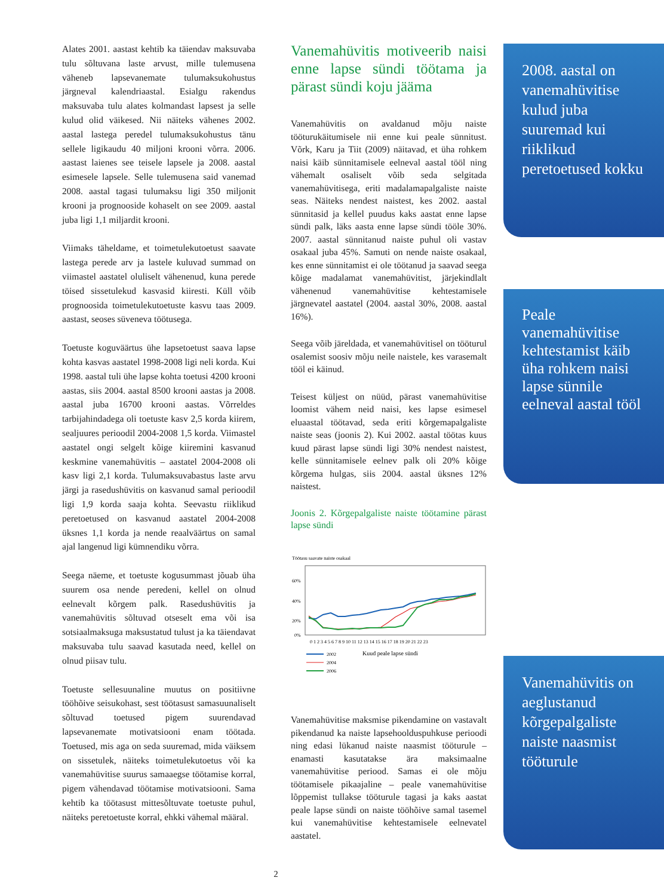Alates 2001. aastast kehtib ka täiendav maksuvaba tulu sõltuvana laste arvust, mille tulemusena väheneb lapsevanemate tulumaksukohustus järgneval kalendriaastal. Esialgu rakendus maksuvaba tulu alates kolmandast lapsest ja selle kulud olid väikesed. Nii näiteks vähenes 2002. aastal lastega peredel tulumaksukohustus tänu sellele ligikaudu 40 miljoni krooni võrra. 2006. aastast laienes see teisele lapsele ja 2008. aastal esimesele lapsele. Selle tulemusena said vanemad 2008. aastal tagasi tulumaksu ligi 350 miljonit krooni ja prognooside kohaselt on see 2009. aastal juba ligi 1,1 miljardit krooni.
Viimaks täheldame, et toimetulekutoetust saavate lastega perede arv ja lastele kuluvad summad on viimastel aastatel oluliselt vähenenud, kuna perede töised sissetulekud kasvasid kiiresti. Küll võib prognoosida toimetulekutoetuste kasvu taas 2009. aastast, seoses süveneva töötusega.
Toetuste koguväärtus ühe lapsetoetust saava lapse kohta kasvas aastatel 1998-2008 ligi neli korda. Kui 1998. aastal tuli ühe lapse kohta toetusi 4200 krooni aastas, siis 2004. aastal 8500 krooni aastas ja 2008. aastal juba 16700 krooni aastas. Võrreldes tarbijahindadega oli toetuste kasv 2,5 korda kiirem, sealjuures perioodil 2004-2008 1,5 korda. Viimastel aastatel ongi selgelt kõige kiiremini kasvanud keskmine vanemahüvitis – aastatel 2004-2008 oli kasv ligi 2,1 korda. Tulumaksuvabastus laste arvu järgi ja rasedushüvitis on kasvanud samal perioodil ligi 1,9 korda saaja kohta. Seevastu riiklikud peretoetused on kasvanud aastatel 2004-2008 üksnes 1,1 korda ja nende reaalväärtus on samal ajal langenud ligi kümnendiku võrra.
Seega näeme, et toetuste kogusummast jõuab üha suurem osa nende peredeni, kellel on olnud eelnevalt kõrgem palk. Rasedushüvitis ja vanemahüvitis sõltuvad otseselt ema või isa sotsiaalmaksuga maksustatud tulust ja ka täiendavat maksuvaba tulu saavad kasutada need, kellel on olnud piisav tulu.
Toetuste sellesuunaline muutus on positiivne tööhõive seisukohast, sest töötasust samasuunaliselt sõltuvad toetused pigem suurendavad lapsevanemate motivatsiooni enam töötada. Toetused, mis aga on seda suuremad, mida väiksem on sissetulek, näiteks toimetulekutoetus või ka vanemahüvitise suurus samaaegse töötamise korral, pigem vähendavad töötamise motivatsiooni. Sama kehtib ka töötasust mittesõltuvate toetuste puhul, näiteks peretoetuste korral, ehkki vähemal määral.
Vanemahüvitis motiveerib naisi enne lapse sündi töötama ja pärast sündi koju jääma
Vanemahüvitis on avaldanud mõju naiste tööturukäitumisele nii enne kui peale sünnitust. Võrk, Karu ja Tiit (2009) näitavad, et üha rohkem naisi käib sünnitamisele eelneval aastal tööl ning vähemalt osaliselt võib seda selgitada vanemahüvitisega, eriti madalamapalgaliste naiste seas. Näiteks nendest naistest, kes 2002. aastal sünnitasid ja kellel puudus kaks aastat enne lapse sündi palk, läks aasta enne lapse sündi tööle 30%. 2007. aastal sünnitanud naiste puhul oli vastav osakaal juba 45%. Samuti on nende naiste osakaal, kes enne sünnitamist ei ole töötanud ja saavad seega kõige madalamat vanemahüvitist, järjekindlalt vähenenud vanemahüvitise kehtestamisele järgnevatel aastatel (2004. aastal 30%, 2008. aastal 16%).
Seega võib järeldada, et vanemahüvitisel on tööturul osalemist soosiv mõju neile naistele, kes varasemalt tööl ei käinud.
Teisest küljest on nüüd, pärast vanemahüvitise loomist vähem neid naisi, kes lapse esimesel eluaastal töötavad, seda eriti kõrgemapalgaliste naiste seas (joonis 2). Kui 2002. aastal töötas kuus kuud pärast lapse sündi ligi 30% nendest naistest, kelle sünnitamisele eelnev palk oli 20% kõige kõrgema hulgas, siis 2004. aastal üksnes 12% naistest.
Joonis 2. Kõrgepalgaliste naiste töötamine pärast lapse sündi
Töötasu saavate naiste osakaal
60%
40%
20%
0%
0 1 2 3 4 5 6 7 8 9 10 11 12 13 14 15 16 17 18 19 20 21 22 23
Kuud peale lapse sündi
2002
2004
2006
Vanemahüvitise maksmise pikendamine on vastavalt pikendanud ka naiste lapsehoolduspuhkuse perioodi ning edasi lükanud naiste naasmist tööturule – enamasti kasutatakse ära maksimaalne vanemahüvitise periood. Samas ei ole mõju töötamisele pikaajaline – peale vanemahüvitise lõppemist tullakse tööturule tagasi ja kaks aastat peale lapse sündi on naiste tööhõive samal tasemel kui vanemahüvitise kehtestamisele eelnevatel aastatel.
2008. aastal on vanemahüvitise kulud juba suuremad kui riiklikud peretoetused kokku
Peale vanemahüvitise kehtestamist käib üha rohkem naisi lapse sünnile eelneval aastal tööl
Vanemahüvitis on aeglustanud kõrgepalgaliste naiste naasmist tööturule
2